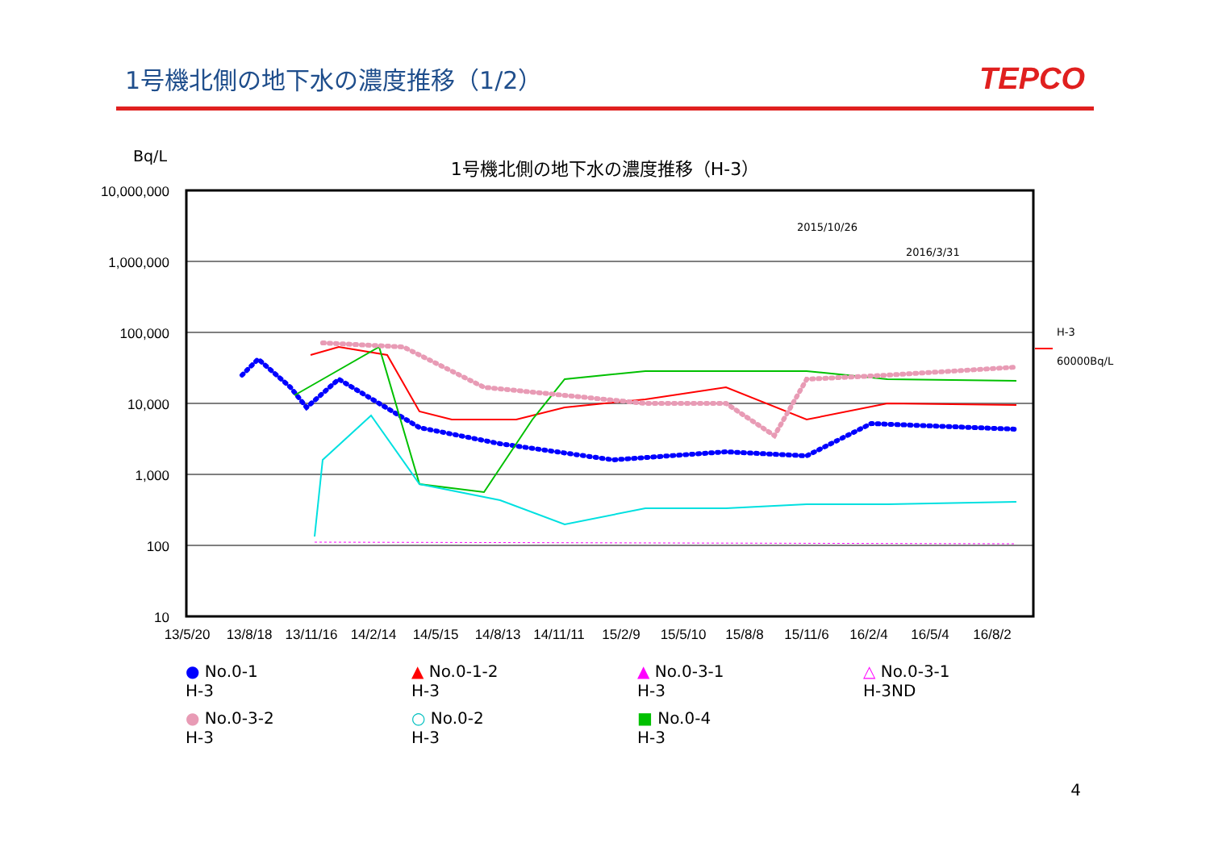1号機北側の地下水の濃度推移（1/2）
TEPCO
1号機北側の地下水の濃度推移（H-3）
Bq/L
10,000,000
1,000,000
100,000
10,000
1,000
100
10
13/5/20
13/8/18
13/11/16
14/2/14
14/5/15
14/8/13
14/11/11
15/2/9
15/5/10
15/8/8
15/11/6
16/2/4
16/5/4
16/8/2
2015/10/26
2016/3/31
H-3
60000Bq/L
● No.0-1
H-3
▲ No.0-1-2
H-3
▲ No.0-3-1
H-3
△ No.0-3-1
H-3ND
● No.0-3-2
H-3
○ No.0-2
H-3
■ No.0-4
H-3
4